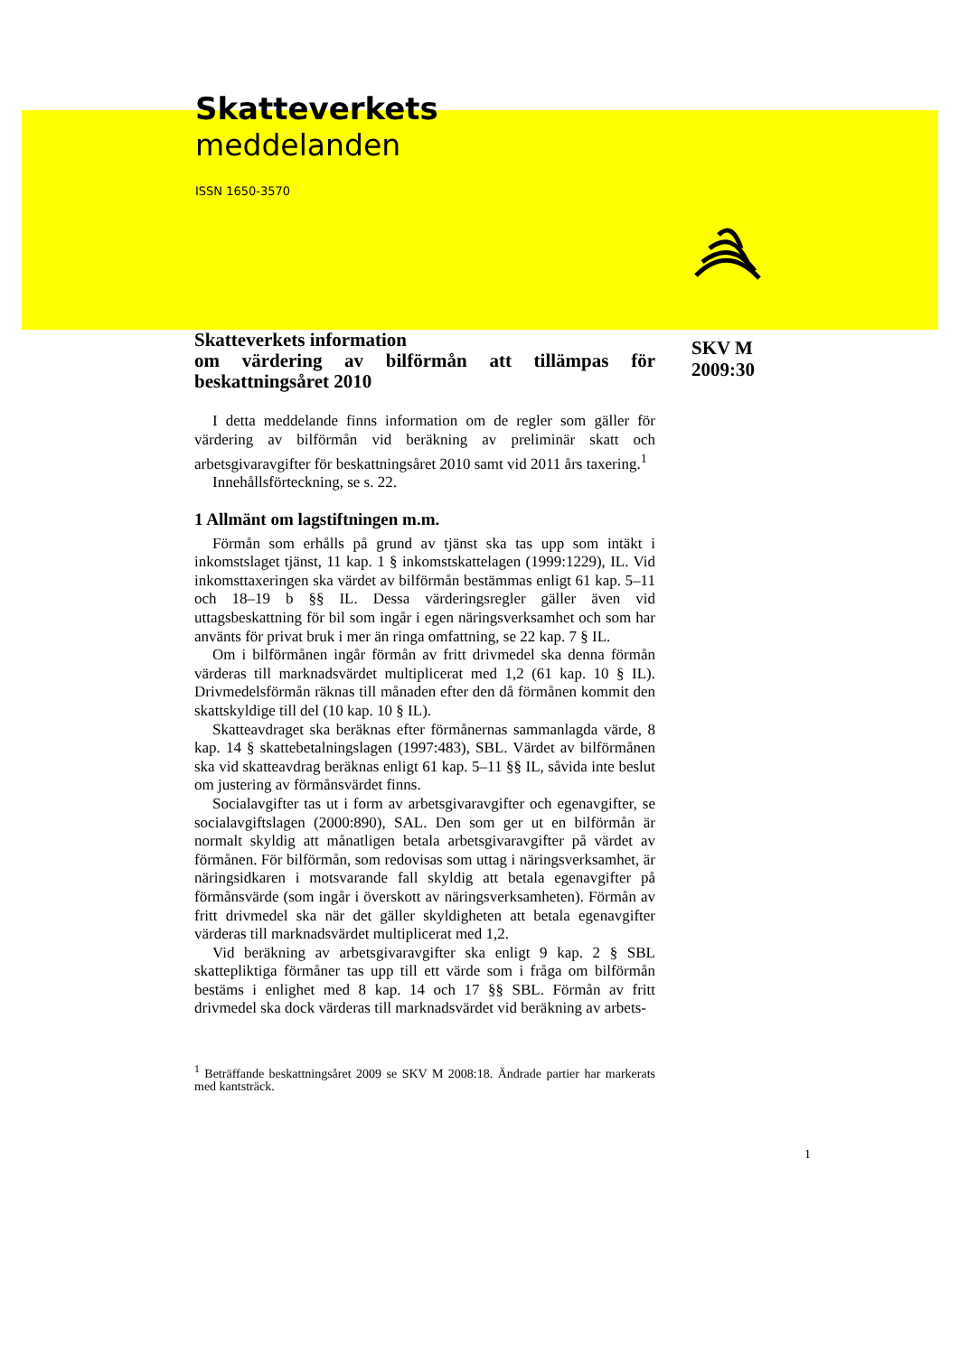Skatteverkets
meddelanden
ISSN 1650-3570
Skatteverkets information
om värdering av bilförmån att tillämpas för beskattningsåret 2010
I detta meddelande finns information om de regler som gäller för värdering av bilförmån vid beräkning av preliminär skatt och arbetsgivaravgifter för beskattningsåret 2010 samt vid 2011 års taxering.<sup>1</sup>
Innehållsförteckning, se s. 22.
1 Allmänt om lagstiftningen m.m.
Förmån som erhålls på grund av tjänst ska tas upp som intäkt i inkomstslaget tjänst, 11 kap. 1 § inkomstskattelagen (1999:1229), IL. Vid inkomsttaxeringen ska värdet av bilförmån bestämmas enligt 61 kap. 5–11 och 18–19 b §§ IL. Dessa värderingsregler gäller även vid uttagsbeskattning för bil som ingår i egen näringsverksamhet och som har använts för privat bruk i mer än ringa omfattning, se 22 kap. 7 § IL.
Om i bilförmånen ingår förmån av fritt drivmedel ska denna förmån värderas till marknadsvärdet multiplicerat med 1,2 (61 kap. 10 § IL). Drivmedelsförmån räknas till månaden efter den då förmånen kommit den skattskyldige till del (10 kap. 10 § IL).
Skatteavdraget ska beräknas efter förmånernas sammanlagda värde, 8 kap. 14 § skattebetalningslagen (1997:483), SBL. Värdet av bilförmånen ska vid skatteavdrag beräknas enligt 61 kap. 5–11 §§ IL, såvida inte beslut om justering av förmånsvärdet finns.
Socialavgifter tas ut i form av arbetsgivaravgifter och egenavgifter, se socialavgiftslagen (2000:890), SAL. Den som ger ut en bilförmån är normalt skyldig att månatligen betala arbetsgivaravgifter på värdet av förmånen. För bilförmån, som redovisas som uttag i näringsverksamhet, är näringsidkaren i motsvarande fall skyldig att betala egenavgifter på förmånsvärde (som ingår i överskott av näringsverksamheten). Förmån av fritt drivmedel ska när det gäller skyldigheten att betala egenavgifter värderas till marknadsvärdet multiplicerat med 1,2.
Vid beräkning av arbetsgivaravgifter ska enligt 9 kap. 2 § SBL skattepliktiga förmåner tas upp till ett värde som i fråga om bilförmån bestäms i enlighet med 8 kap. 14 och 17 §§ SBL. Förmån av fritt drivmedel ska dock värderas till marknadsvärdet vid beräkning av arbets-
<sup>1</sup> Beträffande beskattningsåret 2009 se SKV M 2008:18. Ändrade partier har markerats med kantsträck.
SKV M
2009:30
1